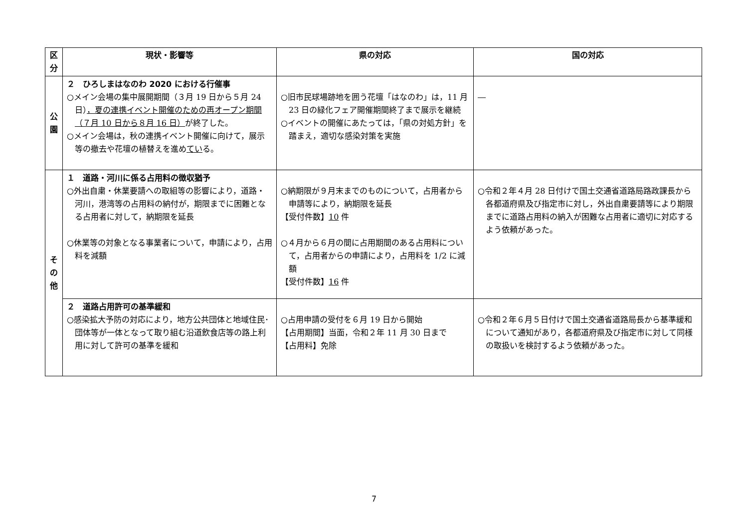| 区分 | 現状・影響等 | 県の対応 | 国の対応 |
| --- | --- | --- | --- |
| 公 園 | ２ ひろしまはなのわ 2020 における行催事 ○メイン会場の集中展開期間（３月 19 日から５月 24 日） ，夏の連携イベント開催のための再オープン期間（７月 10 日から８月 16 日） が終了した。 ○メイン会場は，秋の連携イベント開催に向けて，展示等の撤去や花壇の植替えを進め てい る。 | ○旧市民球場跡地を囲う花壇「はなのわ」は，11 月 23 日の緑化フェア開催期間終了まで展示を継続 ○イベントの開催にあたっては，「県の対処方針」を踏まえ，適切な感染対策を実施 | ― |
| そ の 他 | １ 道路・河川に係る占用料の徴収猶予 ○外出自粛・休業要請への取組等の影響により，道路・河川，港湾等の占用料の納付が，期限までに困難となる占用者に対して，納期限を延長 ○休業等の対象となる事業者について，申請により，占用料を減額 | ○納期限が９月末までのものについて，占用者から申請等により，納期限を延長 【受付件数】 10 件 ○４月から６月の間に占用期間のある占用料について，占用者からの申請により，占用料を 1/2 に減額 【受付件数】 16 件 | ○令和２年４月 28 日付けで国土交通省道路局路政課長から各都道府県及び指定市に対し，外出自粛要請等により期限までに道路占用料の納入が困難な占用者に適切に対応するよう依頼があった。 |
| | ２ 道路占用許可の基準緩和 ○感染拡大予防の対応により，地方公共団体と地域住民･団体等が一体となって取り組む沿道飲食店等の路上利用に対して許可の基準を緩和 | ○占用申請の受付を６月 19 日から開始 【占用期間】当面，令和２年 11 月 30 日まで 【占用料】免除 | ○令和２年６月５日付けで国土交通省道路局長から基準緩和について通知があり，各都道府県及び指定市に対して同様の取扱いを検討するよう依頼があった。 |
7